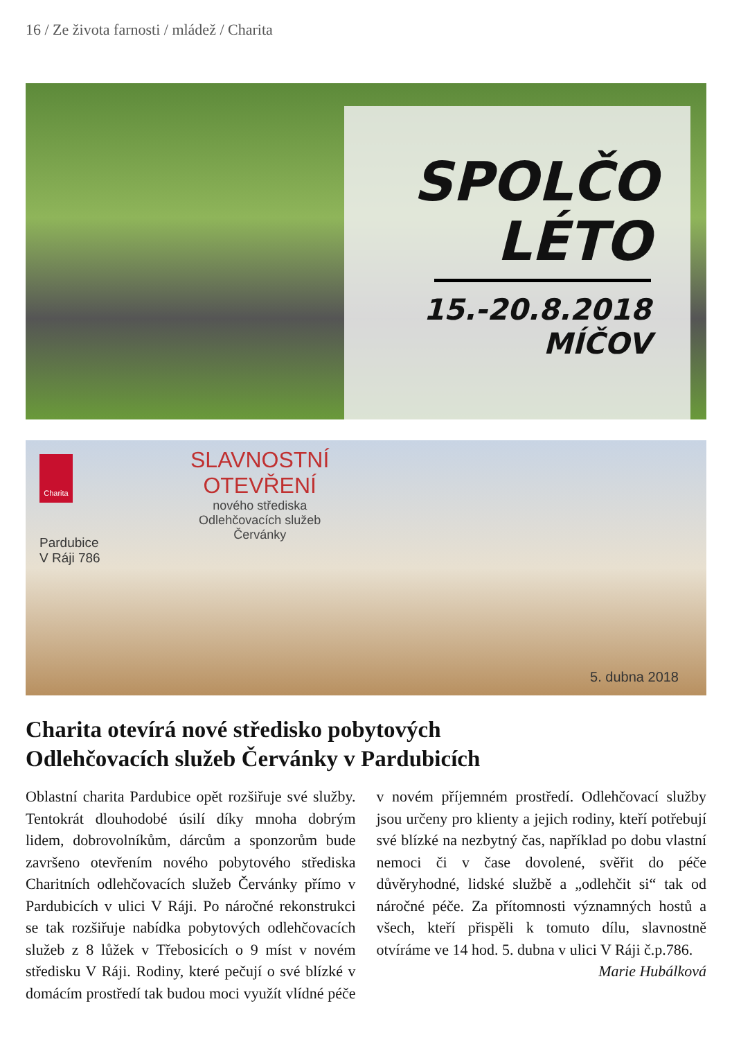16 / Ze života farnosti / mládež / Charita
SPOLČO
LÉTO
15.-20.8.2018
MÍČOV
Charita SLAVNOSTNÍ
OTEVŘENÍ nového střediska
Odlehčovacích služeb
Červánky
Pardubice
V Ráji 786
5. dubna 2018
Charita otevírá nové středisko pobytových
Odlehčovacích služeb Červánky v Pardubicích
Oblastní charita Pardubice opět rozšiřuje své služby. Tentokrát dlouhodobé úsilí díky mnoha dobrým lidem, dobrovolníkům, dárcům a sponzorům bude završeno otevřením nového pobytového střediska Charitních odlehčovacích služeb Červánky přímo v Pardubicích v ulici V Ráji. Po náročné rekonstrukci se tak rozšiřuje nabídka pobytových odlehčovacích služeb z 8 lůžek v Třebosicích o 9 míst v novém středisku V Ráji. Rodiny, které pečují o své blízké v domácím prostředí tak budou moci využít vlídné péče v novém příjemném prostředí. Odlehčovací služby jsou určeny pro klienty a jejich rodiny, kteří potřebují své blízké na nezbytný čas, například po dobu vlastní nemoci či v čase dovolené, svěřit do péče důvěryhodné, lidské službě a „odlehčit si“ tak od náročné péče. Za přítomnosti významných hostů a všech, kteří přispěli k tomuto dílu, slavnostně otvíráme ve 14 hod. 5. dubna v ulici V Ráji č.p.786.
Marie Hubálková